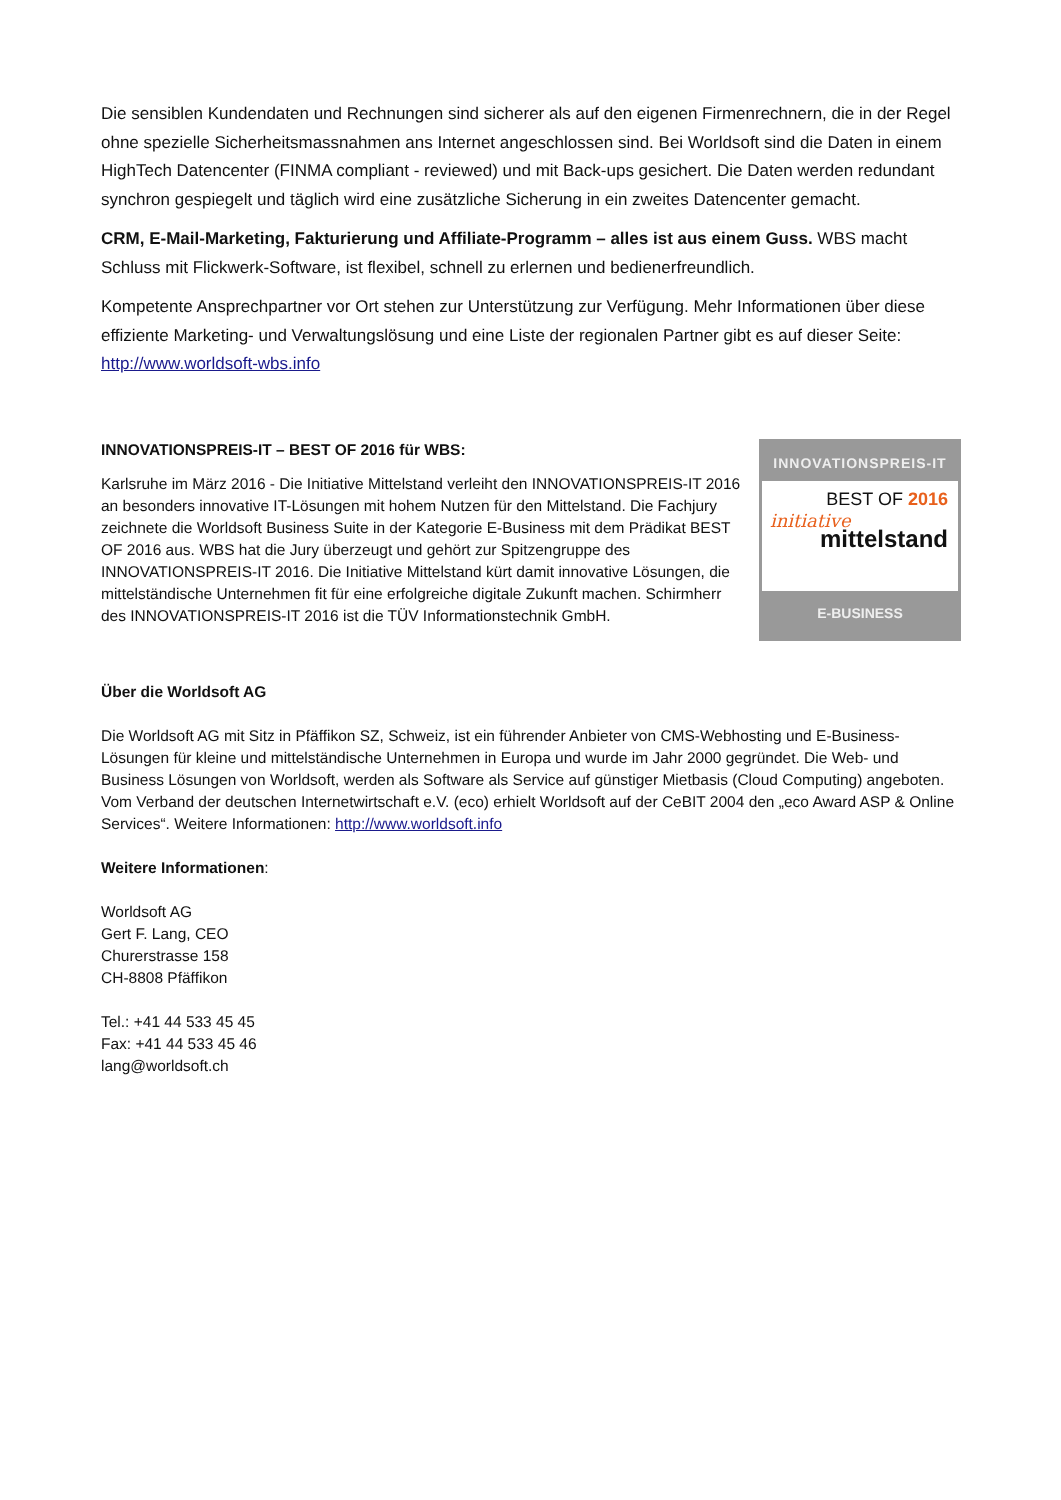Die sensiblen Kundendaten und Rechnungen sind sicherer als auf den eigenen Firmenrechnern, die in der Regel ohne spezielle Sicherheitsmassnahmen ans Internet angeschlossen sind. Bei Worldsoft sind die Daten in einem HighTech Datencenter (FINMA compliant - reviewed) und mit Back-ups gesichert. Die Daten werden redundant synchron gespiegelt und täglich wird eine zusätzliche Sicherung in ein zweites Datencenter gemacht.
CRM, E-Mail-Marketing, Fakturierung und Affiliate-Programm – alles ist aus einem Guss. WBS macht Schluss mit Flickwerk-Software, ist flexibel, schnell zu erlernen und bedienerfreundlich.
Kompetente Ansprechpartner vor Ort stehen zur Unterstützung zur Verfügung. Mehr Informationen über diese effiziente Marketing- und Verwaltungslösung und eine Liste der regionalen Partner gibt es auf dieser Seite: http://www.worldsoft-wbs.info
INNOVATIONSPREIS-IT – BEST OF 2016 für WBS:
Karlsruhe im März 2016 - Die Initiative Mittelstand verleiht den INNOVATIONSPREIS-IT 2016 an besonders innovative IT-Lösungen mit hohem Nutzen für den Mittelstand. Die Fachjury zeichnete die Worldsoft Business Suite in der Kategorie E-Business mit dem Prädikat BEST OF 2016 aus. WBS hat die Jury überzeugt und gehört zur Spitzengruppe des INNOVATIONSPREIS-IT 2016. Die Initiative Mittelstand kürt damit innovative Lösungen, die mittelständische Unternehmen fit für eine erfolgreiche digitale Zukunft machen. Schirmherr des INNOVATIONSPREIS-IT 2016 ist die TÜV Informationstechnik GmbH.
INNOVATIONSPREIS-IT
BEST OF 2016
initiative
mittelstand
E-BUSINESS
Über die Worldsoft AG
Die Worldsoft AG mit Sitz in Pfäffikon SZ, Schweiz, ist ein führender Anbieter von CMS-Webhosting und E-Business-Lösungen für kleine und mittelständische Unternehmen in Europa und wurde im Jahr 2000 gegründet. Die Web- und Business Lösungen von Worldsoft, werden als Software als Service auf günstiger Mietbasis (Cloud Computing) angeboten. Vom Verband der deutschen Internetwirtschaft e.V. (eco) erhielt Worldsoft auf der CeBIT 2004 den „eco Award ASP & Online Services“. Weitere Informationen: http://www.worldsoft.info
Weitere Informationen:
Worldsoft AG
Gert F. Lang, CEO
Churerstrasse 158
CH-8808 Pfäffikon
Tel.: +41 44 533 45 45
Fax: +41 44 533 45 46
lang@worldsoft.ch